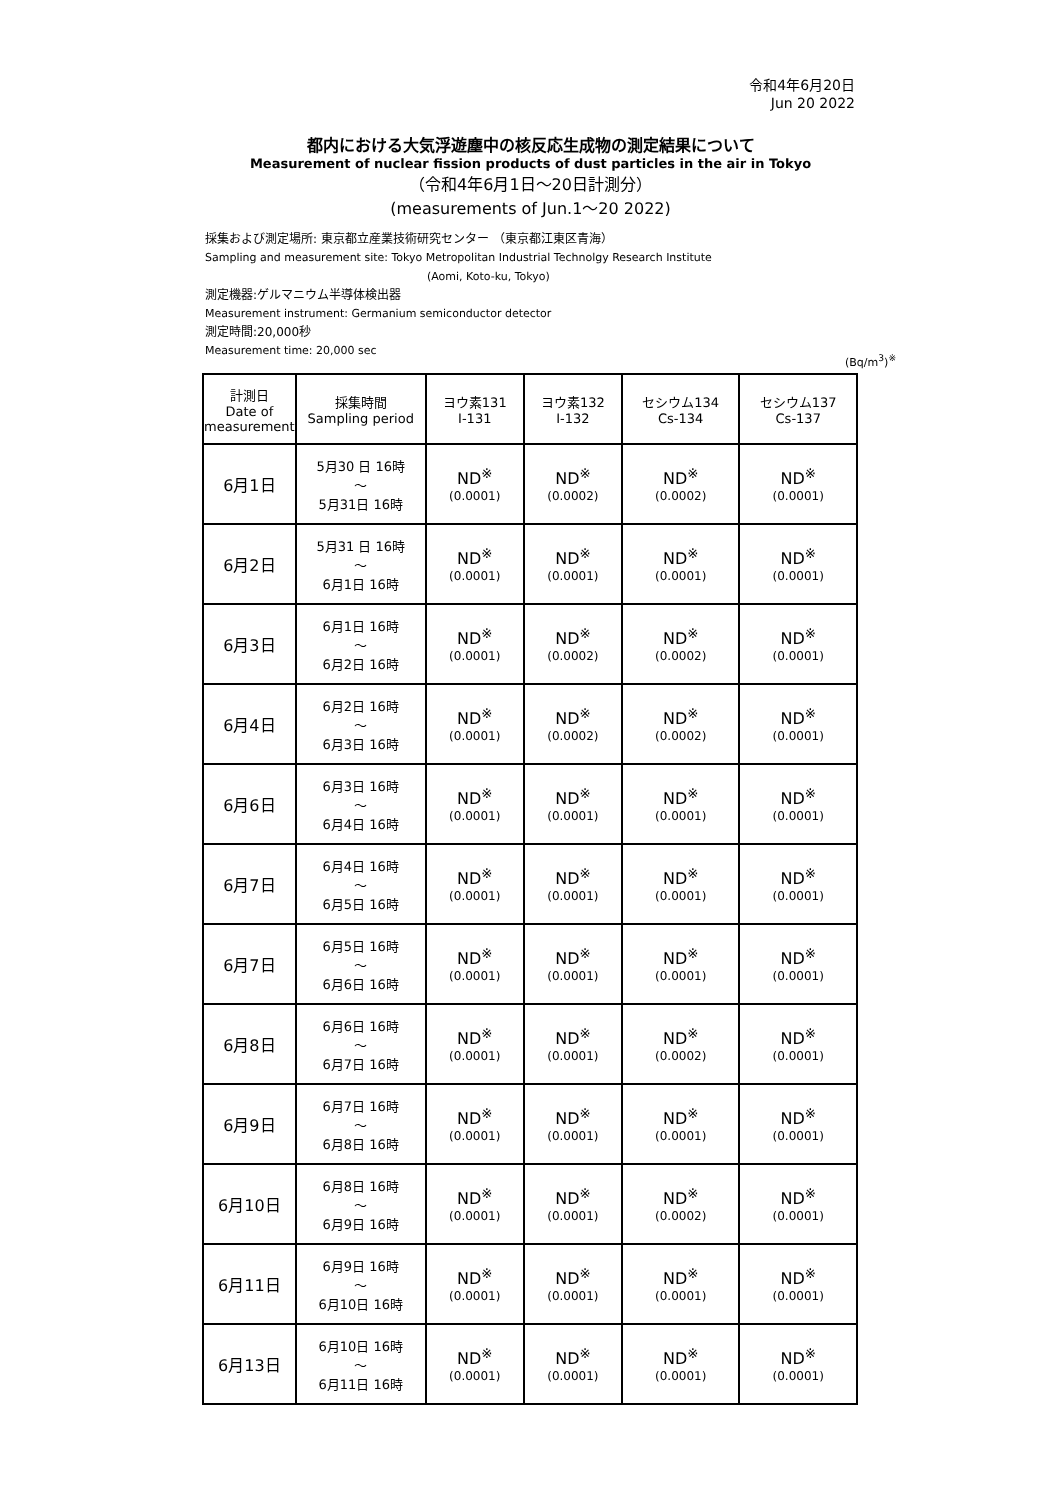令和4年6月20日
Jun 20 2022
都内における大気浮遊塵中の核反応生成物の測定結果について
Measurement of nuclear fission products of dust particles in the air in Tokyo
（令和4年6月1日～20日計測分）
(measurements of Jun.1～20 2022)
採集および測定場所: 東京都立産業技術研究センター （東京都江東区青海）
Sampling and measurement site: Tokyo Metropolitan Industrial Technolgy Research Institute
(Aomi, Koto-ku, Tokyo)
測定機器:ゲルマニウム半導体検出器
Measurement instrument: Germanium semiconductor detector
測定時間:20,000秒
Measurement time: 20,000 sec
(Bq/m<sup>3</sup>)<sup>※</sup>
| 計測日 Date of measurement | 採集時間 Sampling period | ヨウ素131 I-131 | ヨウ素132 I-132 | セシウム134 Cs-134 | セシウム137 Cs-137 |
| --- | --- | --- | --- | --- | --- |
| 6月1日 | 5月30 日 16時 ～ 5月31日 16時 | ND<sup>※</sup> (0.0001) | ND<sup>※</sup> (0.0002) | ND<sup>※</sup> (0.0002) | ND<sup>※</sup> (0.0001) |
| 6月2日 | 5月31 日 16時 ～ 6月1日 16時 | ND<sup>※</sup> (0.0001) | ND<sup>※</sup> (0.0001) | ND<sup>※</sup> (0.0001) | ND<sup>※</sup> (0.0001) |
| 6月3日 | 6月1日 16時 ～ 6月2日 16時 | ND<sup>※</sup> (0.0001) | ND<sup>※</sup> (0.0002) | ND<sup>※</sup> (0.0002) | ND<sup>※</sup> (0.0001) |
| 6月4日 | 6月2日 16時 ～ 6月3日 16時 | ND<sup>※</sup> (0.0001) | ND<sup>※</sup> (0.0002) | ND<sup>※</sup> (0.0002) | ND<sup>※</sup> (0.0001) |
| 6月6日 | 6月3日 16時 ～ 6月4日 16時 | ND<sup>※</sup> (0.0001) | ND<sup>※</sup> (0.0001) | ND<sup>※</sup> (0.0001) | ND<sup>※</sup> (0.0001) |
| 6月7日 | 6月4日 16時 ～ 6月5日 16時 | ND<sup>※</sup> (0.0001) | ND<sup>※</sup> (0.0001) | ND<sup>※</sup> (0.0001) | ND<sup>※</sup> (0.0001) |
| 6月7日 | 6月5日 16時 ～ 6月6日 16時 | ND<sup>※</sup> (0.0001) | ND<sup>※</sup> (0.0001) | ND<sup>※</sup> (0.0001) | ND<sup>※</sup> (0.0001) |
| 6月8日 | 6月6日 16時 ～ 6月7日 16時 | ND<sup>※</sup> (0.0001) | ND<sup>※</sup> (0.0001) | ND<sup>※</sup> (0.0002) | ND<sup>※</sup> (0.0001) |
| 6月9日 | 6月7日 16時 ～ 6月8日 16時 | ND<sup>※</sup> (0.0001) | ND<sup>※</sup> (0.0001) | ND<sup>※</sup> (0.0001) | ND<sup>※</sup> (0.0001) |
| 6月10日 | 6月8日 16時 ～ 6月9日 16時 | ND<sup>※</sup> (0.0001) | ND<sup>※</sup> (0.0001) | ND<sup>※</sup> (0.0002) | ND<sup>※</sup> (0.0001) |
| 6月11日 | 6月9日 16時 ～ 6月10日 16時 | ND<sup>※</sup> (0.0001) | ND<sup>※</sup> (0.0001) | ND<sup>※</sup> (0.0001) | ND<sup>※</sup> (0.0001) |
| 6月13日 | 6月10日 16時 ～ 6月11日 16時 | ND<sup>※</sup> (0.0001) | ND<sup>※</sup> (0.0001) | ND<sup>※</sup> (0.0001) | ND<sup>※</sup> (0.0001) |